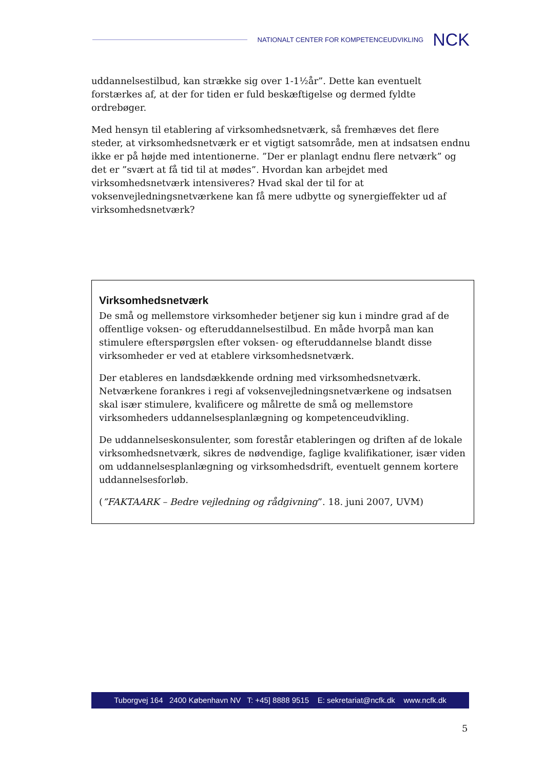NATIONALT CENTER FOR KOMPETENCEUDVIKLING NCK
uddannelsestilbud, kan strække sig over 1-1½år”. Dette kan eventuelt forstærkes af, at der for tiden er fuld beskæftigelse og dermed fyldte ordrebøger.
Med hensyn til etablering af virksomhedsnetværk, så fremhæves det flere steder, at virksomhedsnetværk er et vigtigt satsområde, men at indsatsen endnu ikke er på højde med intentionerne. ”Der er planlagt endnu flere netværk” og det er ”svært at få tid til at mødes”. Hvordan kan arbejdet med virksomhedsnetværk intensiveres? Hvad skal der til for at voksenvejledningsnetværkene kan få mere udbytte og synergieffekter ud af virksomhedsnetværk?
Virksomhedsnetværk
De små og mellemstore virksomheder betjener sig kun i mindre grad af de offentlige voksen- og efteruddannelsestilbud. En måde hvorpå man kan stimulere efterspørgslen efter voksen- og efteruddannelse blandt disse virksomheder er ved at etablere virksomhedsnetværk.
Der etableres en landsdækkende ordning med virksomhedsnetværk. Netværkene forankres i regi af voksenvejledningsnetværkene og indsatsen skal især stimulere, kvalificere og målrette de små og mellemstore virksomheders uddannelsesplanlægning og kompetenceudvikling.
De uddannelseskonsulenter, som forestår etableringen og driften af de lokale virksomhedsnetværk, sikres de nødvendige, faglige kvalifikationer, især viden om uddannelsesplanlægning og virksomhedsdrift, eventuelt gennem kortere uddannelsesforløb.
(”FAKTAARK – Bedre vejledning og rådgivning”. 18. juni 2007, UVM)
Tuborgvej 164 2400 København NV T: +45] 8888 9515 E: sekretariat@ncfk.dk www.ncfk.dk
5